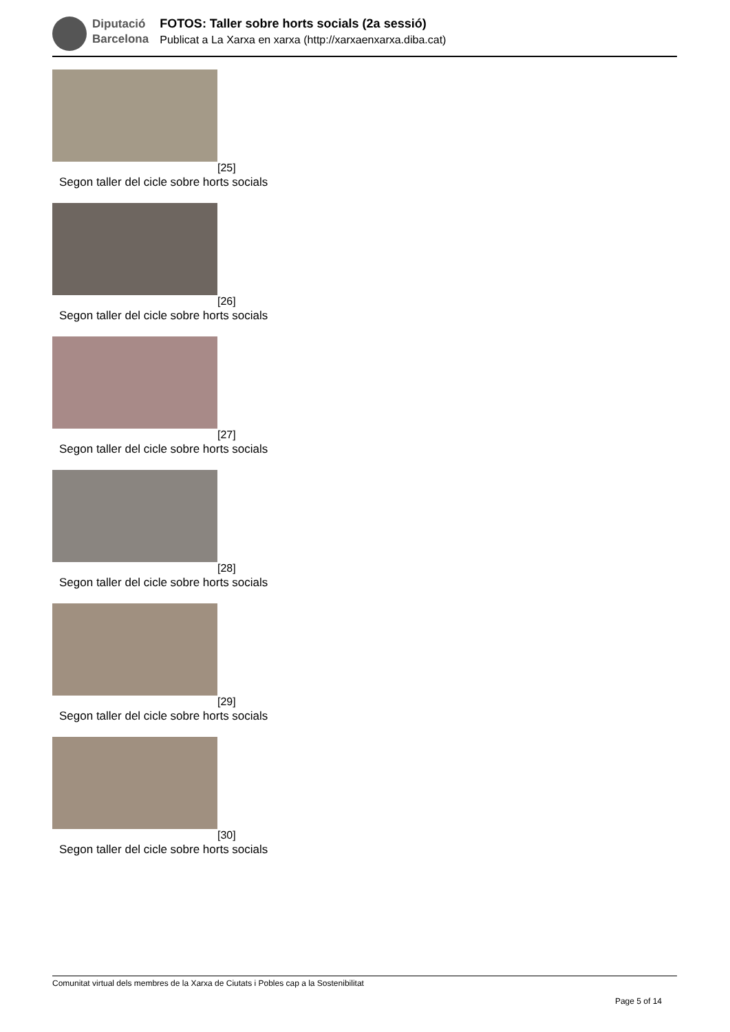Diputació
Barcelona
FOTOS: Taller sobre horts socials (2a sessió)
Publicat a La Xarxa en xarxa (http://xarxaenxarxa.diba.cat)
[25]
Segon taller del cicle sobre horts socials
[26]
Segon taller del cicle sobre horts socials
[27]
Segon taller del cicle sobre horts socials
[28]
Segon taller del cicle sobre horts socials
[29]
Segon taller del cicle sobre horts socials
[30]
Segon taller del cicle sobre horts socials
Comunitat virtual dels membres de la Xarxa de Ciutats i Pobles cap a la Sostenibilitat
Page 5 of 14